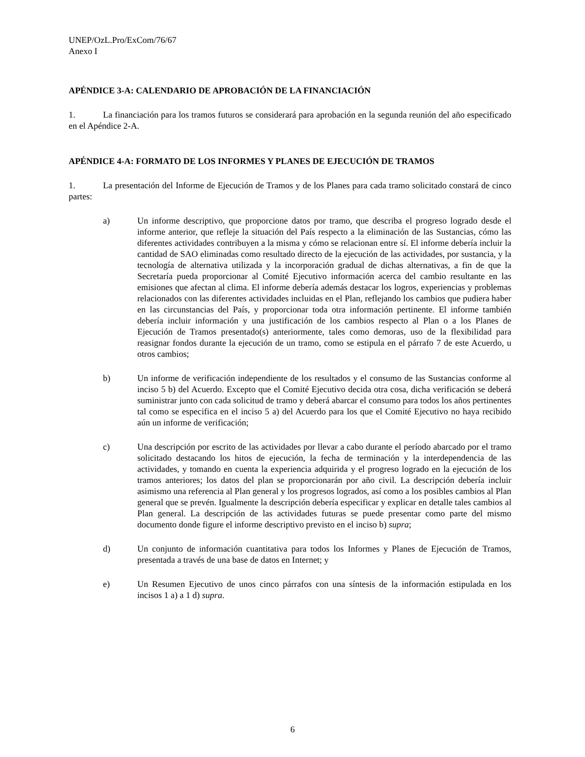UNEP/OzL.Pro/ExCom/76/67
Anexo I
APÉNDICE 3-A: CALENDARIO DE APROBACIÓN DE LA FINANCIACIÓN
1. La financiación para los tramos futuros se considerará para aprobación en la segunda reunión del año especificado en el Apéndice 2-A.
APÉNDICE 4-A: FORMATO DE LOS INFORMES Y PLANES DE EJECUCIÓN DE TRAMOS
1. La presentación del Informe de Ejecución de Tramos y de los Planes para cada tramo solicitado constará de cinco partes:
a) Un informe descriptivo, que proporcione datos por tramo, que describa el progreso logrado desde el informe anterior, que refleje la situación del País respecto a la eliminación de las Sustancias, cómo las diferentes actividades contribuyen a la misma y cómo se relacionan entre sí. El informe debería incluir la cantidad de SAO eliminadas como resultado directo de la ejecución de las actividades, por sustancia, y la tecnología de alternativa utilizada y la incorporación gradual de dichas alternativas, a fin de que la Secretaría pueda proporcionar al Comité Ejecutivo información acerca del cambio resultante en las emisiones que afectan al clima. El informe debería además destacar los logros, experiencias y problemas relacionados con las diferentes actividades incluidas en el Plan, reflejando los cambios que pudiera haber en las circunstancias del País, y proporcionar toda otra información pertinente. El informe también debería incluir información y una justificación de los cambios respecto al Plan o a los Planes de Ejecución de Tramos presentado(s) anteriormente, tales como demoras, uso de la flexibilidad para reasignar fondos durante la ejecución de un tramo, como se estipula en el párrafo 7 de este Acuerdo, u otros cambios;
b) Un informe de verificación independiente de los resultados y el consumo de las Sustancias conforme al inciso 5 b) del Acuerdo. Excepto que el Comité Ejecutivo decida otra cosa, dicha verificación se deberá suministrar junto con cada solicitud de tramo y deberá abarcar el consumo para todos los años pertinentes tal como se especifica en el inciso 5 a) del Acuerdo para los que el Comité Ejecutivo no haya recibido aún un informe de verificación;
c) Una descripción por escrito de las actividades por llevar a cabo durante el período abarcado por el tramo solicitado destacando los hitos de ejecución, la fecha de terminación y la interdependencia de las actividades, y tomando en cuenta la experiencia adquirida y el progreso logrado en la ejecución de los tramos anteriores; los datos del plan se proporcionarán por año civil. La descripción debería incluir asimismo una referencia al Plan general y los progresos logrados, así como a los posibles cambios al Plan general que se prevén. Igualmente la descripción debería especificar y explicar en detalle tales cambios al Plan general. La descripción de las actividades futuras se puede presentar como parte del mismo documento donde figure el informe descriptivo previsto en el inciso b) supra;
d) Un conjunto de información cuantitativa para todos los Informes y Planes de Ejecución de Tramos, presentada a través de una base de datos en Internet; y
e) Un Resumen Ejecutivo de unos cinco párrafos con una síntesis de la información estipulada en los incisos 1 a) a 1 d) supra.
6